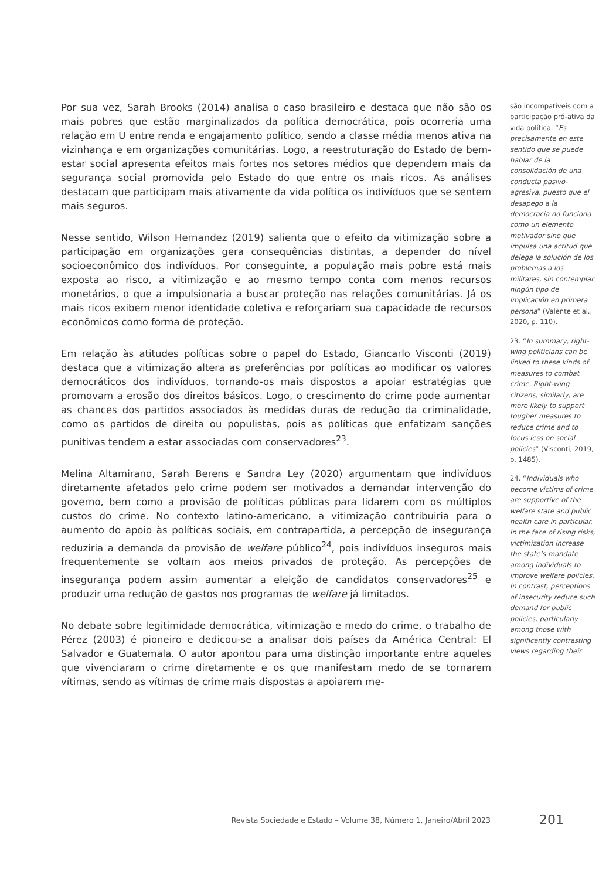Por sua vez, Sarah Brooks (2014) analisa o caso brasileiro e destaca que não são os mais pobres que estão marginalizados da política democrática, pois ocorreria uma relação em U entre renda e engajamento político, sendo a classe média menos ativa na vizinhança e em organizações comunitárias. Logo, a reestruturação do Estado de bem-estar social apresenta efeitos mais fortes nos setores médios que dependem mais da segurança social promovida pelo Estado do que entre os mais ricos. As análises destacam que participam mais ativamente da vida política os indivíduos que se sentem mais seguros.
Nesse sentido, Wilson Hernandez (2019) salienta que o efeito da vitimização sobre a participação em organizações gera consequências distintas, a depender do nível socioeconômico dos indivíduos. Por conseguinte, a população mais pobre está mais exposta ao risco, a vitimização e ao mesmo tempo conta com menos recursos monetários, o que a impulsionaria a buscar proteção nas relações comunitárias. Já os mais ricos exibem menor identidade coletiva e reforçariam sua capacidade de recursos econômicos como forma de proteção.
Em relação às atitudes políticas sobre o papel do Estado, Giancarlo Visconti (2019) destaca que a vitimização altera as preferências por políticas ao modificar os valores democráticos dos indivíduos, tornando-os mais dispostos a apoiar estratégias que promovam a erosão dos direitos básicos. Logo, o crescimento do crime pode aumentar as chances dos partidos associados às medidas duras de redução da criminalidade, como os partidos de direita ou populistas, pois as políticas que enfatizam sanções punitivas tendem a estar associadas com conservadores<sup>23</sup>.
Melina Altamirano, Sarah Berens e Sandra Ley (2020) argumentam que indivíduos diretamente afetados pelo crime podem ser motivados a demandar intervenção do governo, bem como a provisão de políticas públicas para lidarem com os múltiplos custos do crime. No contexto latino-americano, a vitimização contribuiria para o aumento do apoio às políticas sociais, em contrapartida, a percepção de insegurança reduziria a demanda da provisão de welfare público<sup>24</sup>, pois indivíduos inseguros mais frequentemente se voltam aos meios privados de proteção. As percepções de insegurança podem assim aumentar a eleição de candidatos conservadores<sup>25</sup> e produzir uma redução de gastos nos programas de welfare já limitados.
No debate sobre legitimidade democrática, vitimização e medo do crime, o trabalho de Pérez (2003) é pioneiro e dedicou-se a analisar dois países da América Central: El Salvador e Guatemala. O autor apontou para uma distinção importante entre aqueles que vivenciaram o crime diretamente e os que manifestam medo de se tornarem vítimas, sendo as vítimas de crime mais dispostas a apoiarem me-
são incompatíveis com a participação pró-ativa da vida política. “Es precisamente en este sentido que se puede hablar de la consolidación de una conducta pasivo-agresiva, puesto que el desapego a la democracia no funciona como un elemento motivador sino que impulsa una actitud que delega la solución de los problemas a los militares, sin contemplar ningún tipo de implicación en primera persona” (Valente et al., 2020, p. 110).
23. “In summary, right-wing politicians can be linked to these kinds of measures to combat crime. Right-wing citizens, similarly, are more likely to support tougher measures to reduce crime and to focus less on social policies” (Visconti, 2019, p. 1485).
24. “Individuals who become victims of crime are supportive of the welfare state and public health care in particular. In the face of rising risks, victimization increase the state’s mandate among individuals to improve welfare policies. In contrast, perceptions of insecurity reduce such demand for public policies, particularly among those with significantly contrasting views regarding their
Revista Sociedade e Estado – Volume 38, Número 1, Janeiro/Abril 2023 201